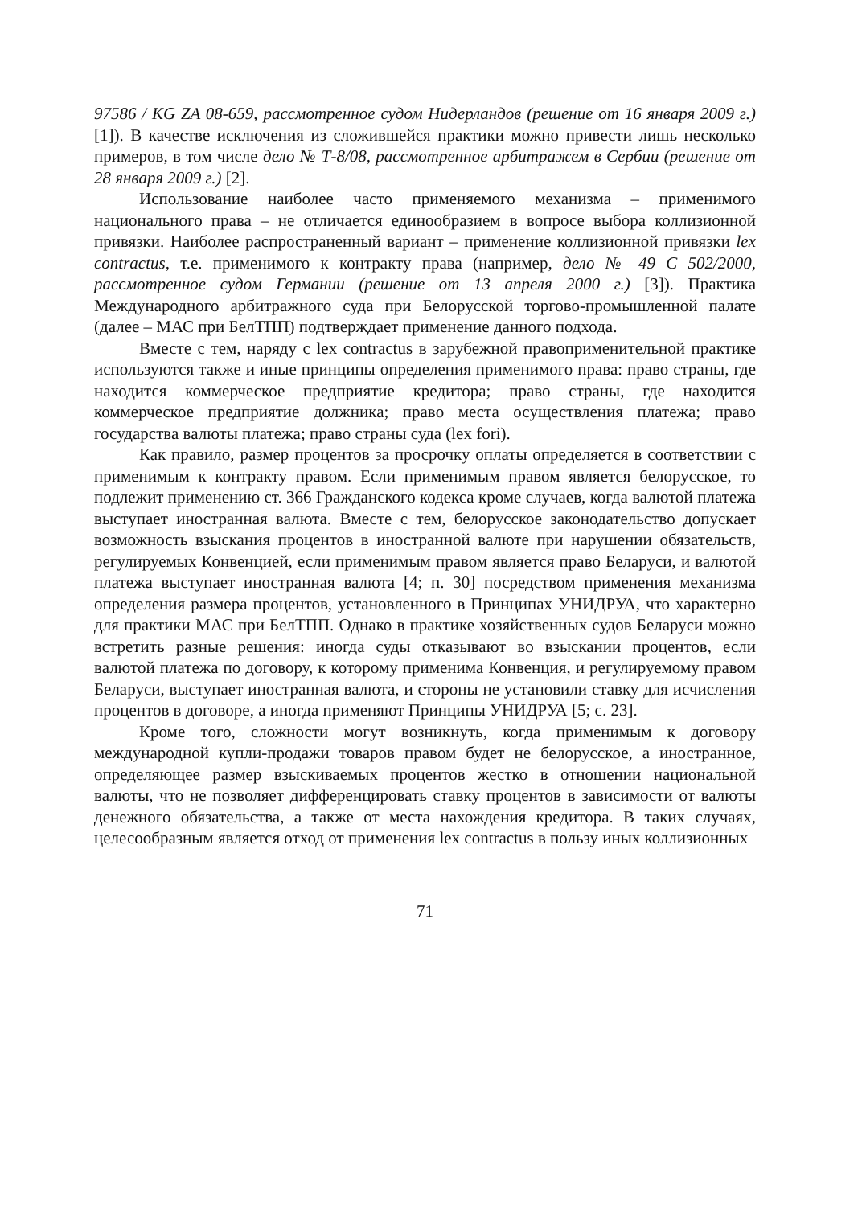97586 / KG ZA 08-659, рассмотренное судом Нидерландов (решение от 16 января 2009 г.) [1]). В качестве исключения из сложившейся практики можно привести лишь несколько примеров, в том числе дело № Т-8/08, рассмотренное арбитражем в Сербии (решение от 28 января 2009 г.) [2].
Использование наиболее часто применяемого механизма – применимого национального права – не отличается единообразием в вопросе выбора коллизионной привязки. Наиболее распространенный вариант – применение коллизионной привязки lex contractus, т.е. применимого к контракту права (например, дело № 49 С 502/2000, рассмотренное судом Германии (решение от 13 апреля 2000 г.) [3]). Практика Международного арбитражного суда при Белорусской торгово-промышленной палате (далее – МАС при БелТПП) подтверждает применение данного подхода.
Вместе с тем, наряду с lex contractus в зарубежной правоприменительной практике используются также и иные принципы определения применимого права: право страны, где находится коммерческое предприятие кредитора; право страны, где находится коммерческое предприятие должника; право места осуществления платежа; право государства валюты платежа; право страны суда (lex fori).
Как правило, размер процентов за просрочку оплаты определяется в соответствии с применимым к контракту правом. Если применимым правом является белорусское, то подлежит применению ст. 366 Гражданского кодекса кроме случаев, когда валютой платежа выступает иностранная валюта. Вместе с тем, белорусское законодательство допускает возможность взыскания процентов в иностранной валюте при нарушении обязательств, регулируемых Конвенцией, если применимым правом является право Беларуси, и валютой платежа выступает иностранная валюта [4; п. 30] посредством применения механизма определения размера процентов, установленного в Принципах УНИДРУА, что характерно для практики МАС при БелТПП. Однако в практике хозяйственных судов Беларуси можно встретить разные решения: иногда суды отказывают во взыскании процентов, если валютой платежа по договору, к которому применима Конвенция, и регулируемому правом Беларуси, выступает иностранная валюта, и стороны не установили ставку для исчисления процентов в договоре, а иногда применяют Принципы УНИДРУА [5; с. 23].
Кроме того, сложности могут возникнуть, когда применимым к договору международной купли-продажи товаров правом будет не белорусское, а иностранное, определяющее размер взыскиваемых процентов жестко в отношении национальной валюты, что не позволяет дифференцировать ставку процентов в зависимости от валюты денежного обязательства, а также от места нахождения кредитора. В таких случаях, целесообразным является отход от применения lex contractus в пользу иных коллизионных
71